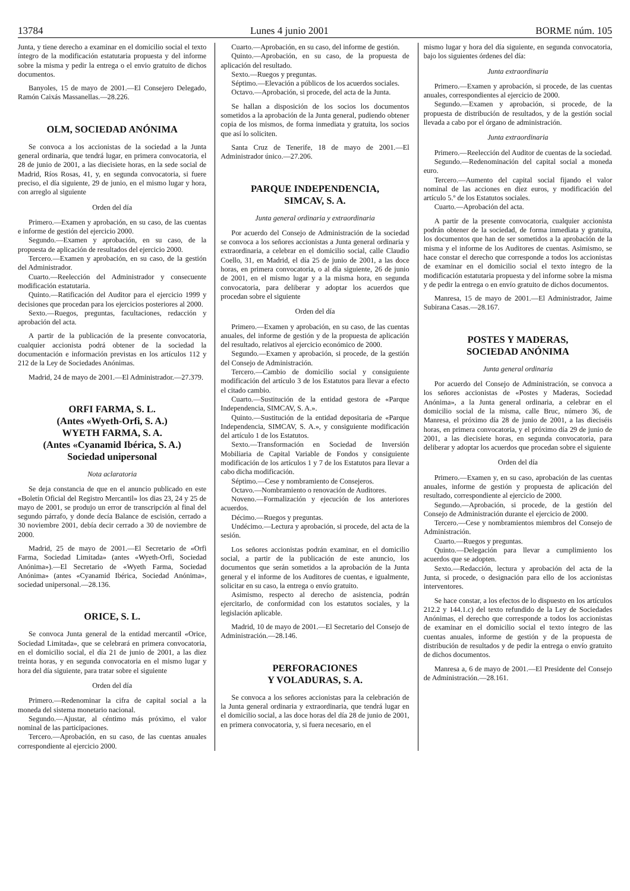13784 Lunes 4 junio 2001 BORME núm. 105
Junta, y tiene derecho a examinar en el domicilio social el texto íntegro de la modificación estatutaria propuesta y del informe sobre la misma y pedir la entrega o el envio gratuito de dichos documentos.
Banyoles, 15 de mayo de 2001.—El Consejero Delegado, Ramón Caixás Massanellas.—28.226.
OLM, SOCIEDAD ANÓNIMA
Se convoca a los accionistas de la sociedad a la Junta general ordinaria, que tendrá lugar, en primera convocatoria, el 28 de junio de 2001, a las diecisiete horas, en la sede social de Madrid, Ríos Rosas, 41, y, en segunda convocatoria, si fuere preciso, el día siguiente, 29 de junio, en el mismo lugar y hora, con arreglo al siguiente
Orden del día
Primero.—Examen y aprobación, en su caso, de las cuentas e informe de gestión del ejercicio 2000.
Segundo.—Examen y aprobación, en su caso, de la propuesta de aplicación de resultados del ejercicio 2000.
Tercero.—Examen y aprobación, en su caso, de la gestión del Administrador.
Cuarto.—Reelección del Administrador y consecuente modificación estatutaria.
Quinto.—Ratificación del Auditor para el ejercicio 1999 y decisiones que procedan para los ejercicios posteriores al 2000.
Sexto.—Ruegos, preguntas, facultaciones, redacción y aprobación del acta.
A partir de la publicación de la presente convocatoria, cualquier accionista podrá obtener de la sociedad la documentación e información previstas en los artículos 112 y 212 de la Ley de Sociedades Anónimas.
Madrid, 24 de mayo de 2001.—El Administrador.—27.379.
ORFI FARMA, S. L.
(Antes «Wyeth-Orfi, S. A.)
WYETH FARMA, S. A.
(Antes «Cyanamid Ibérica, S. A.)
Sociedad unipersonal
Nota aclaratoria
Se deja constancia de que en el anuncio publicado en este «Boletín Oficial del Registro Mercantil» los dias 23, 24 y 25 de mayo de 2001, se produjo un error de transcripción al final del segundo párrafo, y donde decía Balance de escisión, cerrado a 30 noviembre 2001, debía decir cerrado a 30 de noviembre de 2000.
Madrid, 25 de mayo de 2001.—El Secretario de «Orfi Farma, Sociedad Limitada» (antes «Wyeth-Orfi, Sociedad Anónima»).—El Secretario de «Wyeth Farma, Sociedad Anónima» (antes «Cyanamid Ibérica, Sociedad Anónima», sociedad unipersonal.—28.136.
ORICE, S. L.
Se convoca Junta general de la entidad mercantil «Orice, Sociedad Limitada», que se celebrará en primera convocatoria, en el domicilio social, el día 21 de junio de 2001, a las diez treinta horas, y en segunda convocatoria en el mismo lugar y hora del día siguiente, para tratar sobre el siguiente
Orden del día
Primero.—Redenominar la cifra de capital social a la moneda del sistema monetario nacional.
Segundo.—Ajustar, al céntimo más próximo, el valor nominal de las participaciones.
Tercero.—Aprobación, en su caso, de las cuentas anuales correspondiente al ejercicio 2000.
Cuarto.—Aprobación, en su caso, del informe de gestión.
Quinto.—Aprobación, en su caso, de la propuesta de aplicación del resultado.
Sexto.—Ruegos y preguntas.
Séptimo.—Elevación a públicos de los acuerdos sociales.
Octavo.—Aprobación, si procede, del acta de la Junta.
Se hallan a disposición de los socios los documentos sometidos a la aprobación de la Junta general, pudiendo obtener copia de los mismos, de forma inmediata y gratuita, los socios que así lo soliciten.
Santa Cruz de Tenerife, 18 de mayo de 2001.—El Administrador único.—27.206.
PARQUE INDEPENDENCIA,
SIMCAV, S. A.
Junta general ordinaria y extraordinaria
Por acuerdo del Consejo de Administración de la sociedad se convoca a los señores accionistas a Junta general ordinaria y extraordinaria, a celebrar en el domicilio social, calle Claudio Coello, 31, en Madrid, el día 25 de junio de 2001, a las doce horas, en primera convocatoria, o al día siguiente, 26 de junio de 2001, en el mismo lugar y a la misma hora, en segunda convocatoria, para deliberar y adoptar los acuerdos que procedan sobre el siguiente
Orden del día
Primero.—Examen y aprobación, en su caso, de las cuentas anuales, del informe de gestión y de la propuesta de aplicación del resultado, relativos al ejercicio económico de 2000.
Segundo.—Examen y aprobación, si procede, de la gestión del Consejo de Administración.
Tercero.—Cambio de domicilio social y consiguiente modificación del artículo 3 de los Estatutos para llevar a efecto el citado cambio.
Cuarto.—Sustitución de la entidad gestora de «Parque Independencia, SIMCAV, S. A.».
Quinto.—Sustitución de la entidad depositaria de «Parque Independencia, SIMCAV, S. A.», y consiguiente modificación del artículo 1 de los Estatutos.
Sexto.—Transformación en Sociedad de Inversión Mobiliaria de Capital Variable de Fondos y consiguiente modificación de los artículos 1 y 7 de los Estatutos para llevar a cabo dicha modificación.
Séptimo.—Cese y nombramiento de Consejeros.
Octavo.—Nombramiento o renovación de Auditores.
Noveno.—Formalización y ejecución de los anteriores acuerdos.
Décimo.—Ruegos y preguntas.
Undécimo.—Lectura y aprobación, si procede, del acta de la sesión.
Los señores accionistas podrán examinar, en el domicilio social, a partir de la publicación de este anuncio, los documentos que serán sometidos a la aprobación de la Junta general y el informe de los Auditores de cuentas, e igualmente, solicitar en su caso, la entrega o envío gratuito.
Asimismo, respecto al derecho de asistencia, podrán ejercitarlo, de conformidad con los estatutos sociales, y la legislación aplicable.
Madrid, 10 de mayo de 2001.—El Secretario del Consejo de Administración.—28.146.
PERFORACIONES
Y VOLADURAS, S. A.
Se convoca a los señores accionistas para la celebración de la Junta general ordinaria y extraordinaria, que tendrá lugar en el domicilio social, a las doce horas del día 28 de junio de 2001, en primera convocatoria, y, si fuera necesario, en el
mismo lugar y hora del día siguiente, en segunda convocatoria, bajo los siguientes órdenes del día:
Junta extraordinaria
Primero.—Examen y aprobación, si procede, de las cuentas anuales, correspondientes al ejercicio de 2000.
Segundo.—Examen y aprobación, si procede, de la propuesta de distribución de resultados, y de la gestión social llevada a cabo por el órgano de administración.
Junta extraordinaria
Primero.—Reelección del Auditor de cuentas de la sociedad.
Segundo.—Redenominación del capital social a moneda euro.
Tercero.—Aumento del capital social fijando el valor nominal de las acciones en diez euros, y modificación del artículo 5.º de los Estatutos sociales.
Cuarto.—Aprobación del acta.
A partir de la presente convocatoria, cualquier accionista podrán obtener de la sociedad, de forma inmediata y gratuita, los documentos que han de ser sometidos a la aprobación de la misma y el informe de los Auditores de cuentas. Asimismo, se hace constar el derecho que corresponde a todos los accionistas de examinar en el domicilio social el texto íntegro de la modificación estatutaria propuesta y del informe sobre la misma y de pedir la entrega o en envío gratuito de dichos documentos.
Manresa, 15 de mayo de 2001.—El Administrador, Jaime Subirana Casas.—28.167.
POSTES Y MADERAS,
SOCIEDAD ANÓNIMA
Junta general ordinaria
Por acuerdo del Consejo de Administración, se convoca a los señores accionistas de «Postes y Maderas, Sociedad Anónima», a la Junta general ordinaria, a celebrar en el domicilio social de la misma, calle Bruc, número 36, de Manresa, el próximo día 28 de junio de 2001, a las dieciséis horas, en primera convocatoria, y el próximo día 29 de junio de 2001, a las diecisiete horas, en segunda convocatoria, para deliberar y adoptar los acuerdos que procedan sobre el siguiente
Orden del día
Primero.—Examen y, en su caso, aprobación de las cuentas anuales, informe de gestión y propuesta de aplicación del resultado, correspondiente al ejercicio de 2000.
Segundo.—Aprobación, si procede, de la gestión del Consejo de Administración durante el ejercicio de 2000.
Tercero.—Cese y nombramientos miembros del Consejo de Administración.
Cuarto.—Ruegos y preguntas.
Quinto.—Delegación para llevar a cumplimiento los acuerdos que se adopten.
Sexto.—Redacción, lectura y aprobación del acta de la Junta, si procede, o designación para ello de los accionistas interventores.
Se hace constar, a los efectos de lo dispuesto en los artículos 212.2 y 144.1.c) del texto refundido de la Ley de Sociedades Anónimas, el derecho que corresponde a todos los accionistas de examinar en el domicilio social el texto íntegro de las cuentas anuales, informe de gestión y de la propuesta de distribución de resultados y de pedir la entrega o envío gratuito de dichos documentos.
Manresa a, 6 de mayo de 2001.—El Presidente del Consejo de Administración.—28.161.